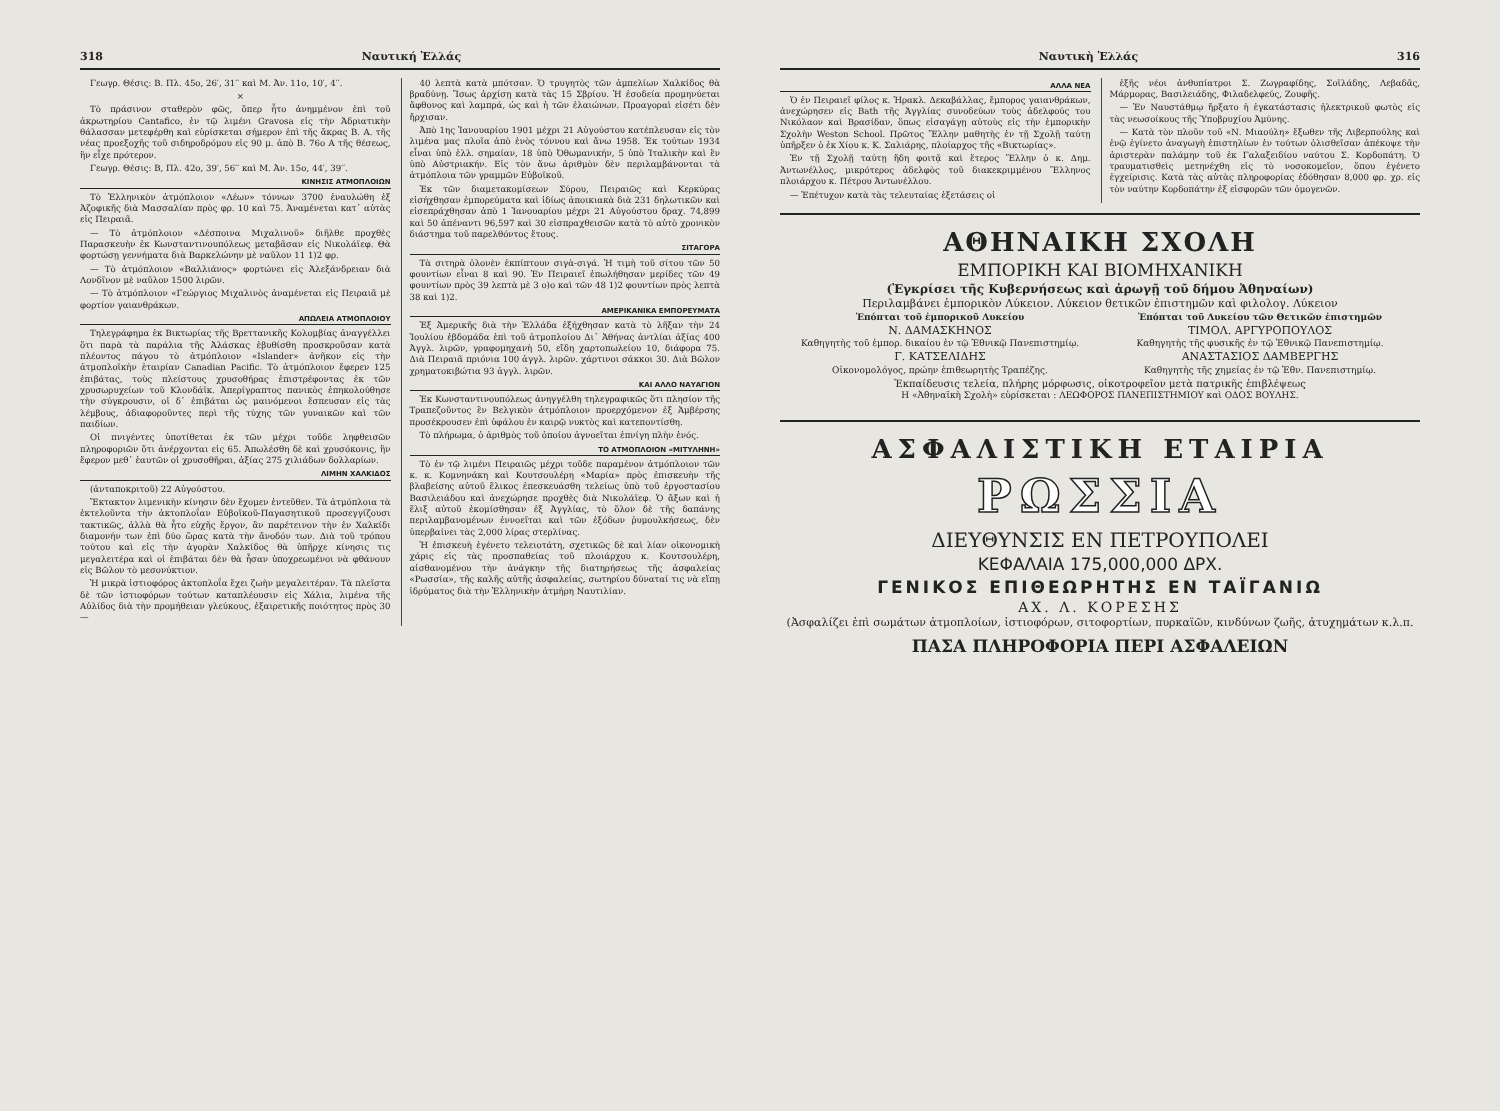318 Ναυτική Ἑλλάς
Γεωγρ. Θέσις: Β. Πλ. 45ο, 26′, 31′′ καὶ Μ. Ἀν. 11ο, 10′, 4′′.
×
Τὸ πράσινον σταθερὸν φῶς, ὅπερ ἦτο ἀνημμένον ἐπὶ τοῦ ἀκρωτηρίου Cantafico, ἐν τῷ λιμένι Gravosa εἰς τὴν Ἀδριατικὴν θάλασσαν μετεφέρθη καὶ εὑρίσκεται σήμερον ἐπὶ τῆς ἄκρας Β. Α. τῆς νέας προεξοχῆς τοῦ σιδηροδρόμου εἰς 90 μ. ἀπὸ Β. 76ο Α τῆς θέσεως, ἣν εἶχε πρότερον.
Γεωγρ. Θέσις: Β, Πλ. 42ο, 39′, 56′′ καὶ Μ. Ἀν. 15ο, 44′, 39′′.
ΚΙΝΗΣΙΣ ΑΤΜΟΠΛΟΙΩΝ
Τὸ Ἑλληνικὸν ἀτμόπλοιον «Λέων» τόννων 3700 ἐναυλώθη ἐξ Ἀζοφικῆς διὰ Μασσαλίαν πρὸς φρ. 10 καὶ 75. Ἀναμένεται κατ᾽ αὐτὰς εἰς Πειραιᾶ.
— Τὸ ἀτμόπλοιον «Δέσποινα Μιχαλινοῦ» διῆλθε προχθὲς Παρασκευὴν ἐκ Κωνσταντινουπόλεως μεταβᾶσαν εἰς Νικολάϊεφ. Θὰ φορτώσῃ γεννήματα διὰ Βαρκελώνην μὲ ναῦλον 11 1)2 φρ.
— Τὸ ἀτμόπλοιον «Βαλλιάνος» φορτώνει εἰς Ἀλεξάνδρειαν διὰ Λονδῖνον μὲ ναῦλον 1500 λιρῶν.
— Τὸ ἀτμόπλοιον «Γεώργιος Μιχαλινὸς ἀναμένεται εἰς Πειραιᾶ μὲ φορτίον γαιανθράκων.
ΑΠΩΛΕΙΑ ΑΤΜΟΠΛΟΙΟΥ
Τηλεγράφημα ἐκ Βικτωρίας τῆς Βρεττανικῆς Κολομβίας ἀναγγέλλει ὅτι παρὰ τὰ παράλια τῆς Ἀλάσκας ἐβυθίσθη προσκροῦσαν κατὰ πλέοντος πάγου τὸ ἀτμόπλοιον «Islander» ἀνῆκον εἰς τὴν ἀτμοπλοϊκὴν ἑταιρίαν Canadian Pacific. Τὸ ἀτμόπλοιον ἔφερεν 125 ἐπιβάτας, τοὺς πλείστους χρυσοθήρας ἐπιστρέφοντας ἐκ τῶν χρυσωρυχείων τοῦ Κλονδάϊκ. Ἀπερίγραπτος πανικὸς ἐπηκολούθησε τὴν σύγκρουσιν, οἱ δ᾽ ἐπιβάται ὡς μαινόμενοι ἔσπευσαν εἰς τὰς λέμβους, ἀδιαφοροῦντες περὶ τῆς τύχης τῶν γυναικῶν καὶ τῶν παιδίων.
Οἱ πνιγέντες ὑποτίθεται ἐκ τῶν μέχρι τοῦδε ληφθεισῶν πληροφοριῶν ὅτι ἀνέρχονται εἰς 65. Ἀπωλέσθη δὲ καὶ χρυσόκονις, ἣν ἔφερον μεθ᾽ ἑαυτῶν οἱ χρυσοθῆραι, ἀξίας 275 χιλιάδων δολλαρίων.
ΛΙΜΗΝ ΧΑΛΚΙΔΟΣ
(ἀνταποκριτοῦ) 22 Αὐγούστου.
Ἔκτακτον λιμενικὴν κίνησιν δὲν ἔχομεν ἐντεῦθεν. Τὰ ἀτμόπλοια τὰ ἐκτελοῦντα τὴν ἀκτοπλοΐαν Εὐβοϊκοῦ-Παγασητικοῦ προσεγγίζουσι τακτικῶς, ἀλλὰ θὰ ἦτο εὐχῆς ἔργον, ἂν παρέτεινον τὴν ἐν Χαλκίδι διαμονήν των ἐπὶ δύο ὥρας κατὰ τὴν ἄνοδόν των. Διὰ τοῦ τρόπου τούτου καὶ εἰς τὴν ἀγορὰν Χαλκίδος θὰ ὑπῆρχε κίνησις τις μεγαλειτέρα καὶ οἱ ἐπιβάται δὲν θὰ ἦσαν ὑποχρεωμένοι νὰ φθάνουν εἰς Βῶλον τὸ μεσονύκτιον.
Ἡ μικρὰ ἱστιοφόρος ἀκτοπλοΐα ἔχει ζωὴν μεγαλειτέραν. Τὰ πλεῖστα δὲ τῶν ἱστιοφόρων τούτων καταπλέουσιν εἰς Χάλια, λιμένα τῆς Αὐλίδος διὰ τὴν προμήθειαν γλεύκους, ἐξαιρετικῆς ποιότητος πρὸς 30—
40 λεπτὰ κατὰ μπότσαν. Ὁ τρυγητὸς τῶν ἀμπελίων Χαλκίδος θὰ βραδύνῃ. Ἴσως ἀρχίσῃ κατὰ τὰς 15 Σβρίου. Ἡ ἐσοδεία προμηνύεται ἄφθονος καὶ λαμπρά, ὡς καὶ ἡ τῶν ἐλαιώνων. Προαγοραὶ εἰσέτι δὲν ἤρχισαν.
Ἀπὸ 1ης Ἰανουαρίου 1901 μέχρι 21 Αὐγούστου κατέπλευσαν εἰς τὸν λιμένα μας πλοῖα ἀπὸ ἑνὸς τόννου καὶ ἄνω 1958. Ἐκ τούτων 1934 εἶναι ὑπὸ ἑλλ. σημαίαν, 18 ὑπὸ Ὀθωμανικήν, 5 ὑπὸ Ἰταλικὴν καὶ ἓν ὑπὸ Αὐστριακήν. Εἰς τὸν ἄνω ἀριθμὸν δὲν περιλαμβάνονται τὰ ἀτμόπλοια τῶν γραμμῶν Εὐβοϊκοῦ.
Ἐκ τῶν διαμετακομίσεων Σύρου, Πειραιῶς καὶ Κερκύρας εἰσήχθησαν ἐμπορεύματα καὶ ἰδίως ἀποικιακὰ διὰ 231 δηλωτικῶν καὶ εἰσεπράχθησαν ἀπὸ 1 Ἰανουαρίου μέχρι 21 Αὐγούστου δραχ. 74,899 καὶ 50 ἀπέναντι 96,597 καὶ 30 εἰσπραχθεισῶν κατὰ τὸ αὐτὸ χρονικὸν διάστημα τοῦ παρελθόντος ἔτους.
ΣΙΤΑΓΟΡΑ
Τὰ σιτηρὰ ὁλονὲν ἐκπίπτουν σιγὰ-σιγά. Ἡ τιμὴ τοῦ σίτου τῶν 50 φουντίων εἶναι 8 καὶ 90. Ἐν Πειραιεῖ ἐπωλήθησαν μερίδες τῶν 49 φουντίων πρὸς 39 λεπτὰ μὲ 3 ο)ο καὶ τῶν 48 1)2 φουντίων πρὸς λεπτὰ 38 καὶ 1)2.
ΑΜΕΡΙΚΑΝΙΚΑ ΕΜΠΟΡΕΥΜΑΤΑ
Ἐξ Ἀμερικῆς διὰ τὴν Ἑλλάδα ἐξήχθησαν κατὰ τὸ λῆξαν τὴν 24 Ἰουλίου ἑβδομάδα ἐπὶ τοῦ ἀτμοπλοίου Δι᾽ Ἀθήνας ἀντλίαι ἀξίας 400 Ἀγγλ. λιρῶν, γραφομηχανὴ 50, εἴδη χαρτοπωλείου 10, διάφορα 75. Διὰ Πειραιᾶ πριόνια 100 ἀγγλ. λιρῶν. χάρτινοι σάκκοι 30. Διὰ Βῶλον χρηματοκιβώτια 93 ἀγγλ. λιρῶν.
ΚΑΙ ΑΛΛΟ ΝΑΥΑΓΙΟΝ
Ἐκ Κωνσταντινουπόλεως ἀνηγγέλθη τηλεγραφικῶς ὅτι πλησίον τῆς Τραπεζοῦντος ἓν Βελγικὸν ἀτμόπλοιον προερχόμενον ἐξ Ἀμβέρσης προσέκρουσεν ἐπὶ ὑφάλου ἐν καιρῷ νυκτὸς καὶ κατεποντίσθη.
Τὸ πλήρωμα, ὁ ἀριθμὸς τοῦ ὁποίου ἀγνοεῖται ἐπνίγη πλὴν ἑνός.
ΤΟ ΑΤΜΟΠΛΟΙΟΝ «ΜΙΤΥΛΗΝΗ»
Τὸ ἐν τῷ λιμένι Πειραιῶς μέχρι τοῦδε παραμένον ἀτμόπλοιον τῶν κ. κ. Κομνηνάκη καὶ Κουτσουλέρη «Μαρία» πρὸς ἐπισκευὴν τῆς βλαβείσης αὐτοῦ ἕλικος ἐπεσκευάσθη τελείως ὑπὸ τοῦ ἐργοστασίου Βασιλειάδου καὶ ἀνεχώρησε προχθὲς διὰ Νικολάϊεφ. Ὁ ἄξων καὶ ἡ ἕλιξ αὐτοῦ ἐκομίσθησαν ἐξ Ἀγγλίας, τὸ ὅλον δὲ τῆς δαπάνης περιλαμβανομένων ἐννοεῖται καὶ τῶν ἐξόδων ῥυμουλκήσεως, δὲν ὑπερβαίνει τὰς 2,000 λίρας στερλίνας.
Ἡ ἐπισκευὴ ἐγένετο τελειοτάτη, σχετικῶς δὲ καὶ λίαν οἰκονομικὴ χάρις εἰς τὰς προσπαθείας τοῦ πλοιάρχου κ. Κουτσουλέρη, αἰσθανομένου τὴν ἀνάγκην τῆς διατηρήσεως τῆς ἀσφαλείας «Ρωσσία», τῆς καλῆς αὐτῆς ἀσφαλείας, σωτηρίου δύναταί τις νὰ εἴπῃ ἱδρύματος διὰ τὴν Ἑλληνικὴν ἀτμήρη Ναυτιλίαν.
Ναυτικὴ Ἑλλάς 316
ΑΛΛΑ ΝΕΑ
Ὁ ἐν Πειραιεῖ φίλος κ. Ἡρακλ. Δεκαβάλλας, ἔμπορος γαιανθράκων, ἀνεχώρησεν εἰς Bath τῆς Ἀγγλίας συνοδεύων τοὺς ἀδελφούς του Νικόλαον καὶ Βρασίδαν, ὅπως εἰσαγάγῃ αὐτοὺς εἰς τὴν ἐμπορικὴν Σχολὴν Weston School. Πρῶτος Ἕλλην μαθητὴς ἐν τῇ Σχολῇ ταύτῃ ὑπῆρξεν ὁ ἐκ Χίου κ. Κ. Σαλιάρης, πλοίαρχος τῆς «Βικτωρίας».
Ἐν τῇ Σχολῇ ταύτῃ ἤδη φοιτᾷ καὶ ἕτερος Ἕλλην ὁ κ. Δημ. Ἀντωνέλλος, μικρότερος ἀδελφὸς τοῦ διακεκριμμένου Ἕλληνος πλοιάρχου κ. Πέτρου Ἀντωνέλλου.
— Ἐπέτυχον κατὰ τὰς τελευταίας ἐξετάσεις οἱ
ἐξῆς νέοι ἀνθυπίατροι Σ. Ζωγραφίδης, Σοϊλάδης, Λεβαδᾶς, Μάρμορας, Βασιλειάδης, Φιλαδελφεύς, Ζουφῆς.
— Ἐν Ναυστάθμῳ ἤρξατο ἡ ἐγκατάστασις ἠλεκτρικοῦ φωτὸς εἰς τὰς νεωσοίκους τῆς Ὑποβρυχίου Ἀμύνης.
— Κατὰ τὸν πλοῦν τοῦ «Ν. Μιαούλη» ἔξωθεν τῆς Λιβερπούλης καὶ ἐνῷ ἐγίνετο ἀναγωγὴ ἐπιστηλίων ἐν τούτων ὀλισθεῖσαν ἀπέκοψε τὴν ἀριστερὰν παλάμην τοῦ ἐκ Γαλαξειδίου ναύτου Σ. Κορδοπάτη. Ὁ τραυματισθεὶς μετηνέχθη εἰς τὸ νοσοκομεῖον, ὅπου ἐγένετο ἐγχείρισις. Κατὰ τὰς αὐτὰς πληροφορίας ἐδόθησαν 8,000 φρ. χρ. εἰς τὸν ναύτην Κορδοπάτην ἐξ εἰσφορῶν τῶν ὁμογενῶν.
ΑΘΗΝΑΙΚΗ ΣΧΟΛΗ
ΕΜΠΟΡΙΚΗ ΚΑΙ ΒΙΟΜΗΧΑΝΙΚΗ
(Ἐγκρίσει τῆς Κυβερνήσεως καὶ ἀρωγῇ τοῦ δήμου Ἀθηναίων)
Περιλαμβάνει ἐμπορικὸν Λύκειον. Λύκειον θετικῶν ἐπιστημῶν καὶ φιλολογ. Λύκειον
Ἐπόπται τοῦ ἐμπορικοῦ Λυκείου
Ν. ΔΑΜΑΣΚΗΝΟΣ
Καθηγητὴς τοῦ ἐμπορ. δικαίου ἐν τῷ Ἐθνικῷ Πανεπιστημίῳ.
Γ. ΚΑΤΣΕΛΙΔΗΣ
Οἰκονομολόγος, πρώην ἐπιθεωρητὴς Τραπέζης.
Ἐπόπται τοῦ Λυκείου τῶν Θετικῶν ἐπιστημῶν
ΤΙΜΟΛ. ΑΡΓΥΡΟΠΟΥΛΟΣ
Καθηγητὴς τῆς φυσικῆς ἐν τῷ Ἐθνικῷ Πανεπιστημίῳ.
ΑΝΑΣΤΑΣΙΟΣ ΔΑΜΒΕΡΓΗΣ
Καθηγητὴς τῆς χημείας ἐν τῷ Ἐθν. Πανεπιστημίῳ.
Ἐκπαίδευσις τελεία, πλήρης μόρφωσις, οἰκοτροφεῖον μετὰ πατρικῆς ἐπιβλέψεως
Η «Ἀθηναϊκὴ Σχολὴ» εὑρίσκεται : ΛΕΩΦΟΡΟΣ ΠΑΝΕΠΙΣΤΗΜΙΟΥ καὶ ΟΔΟΣ ΒΟΥΛΗΣ.
ΑΣΦΑΛΙΣΤΙΚΗ ΕΤΑΙΡΙΑ
ΡΩΣΣΙΑ
ΔΙΕΥΘΥΝΣΙΣ ΕΝ ΠΕΤΡΟΥΠΟΛΕΙ
ΚΕΦΑΛΑΙΑ 175,000,000 ΔΡΧ.
ΓΕΝΙΚΟΣ ΕΠΙΘΕΩΡΗΤΗΣ ΕΝ ΤΑΪΓΑΝΙΩ
ΑΧ. Λ. ΚΟΡΕΣΗΣ
(Ἀσφαλίζει ἐπὶ σωμάτων ἀτμοπλοίων, ἱστιοφόρων, σιτοφορτίων, πυρκαϊῶν, κινδύνων ζωῆς, ἀτυχημάτων κ.λ.π.
ΠΑΣΑ ΠΛΗΡΟΦΟΡΙΑ ΠΕΡΙ ΑΣΦΑΛΕΙΩΝ